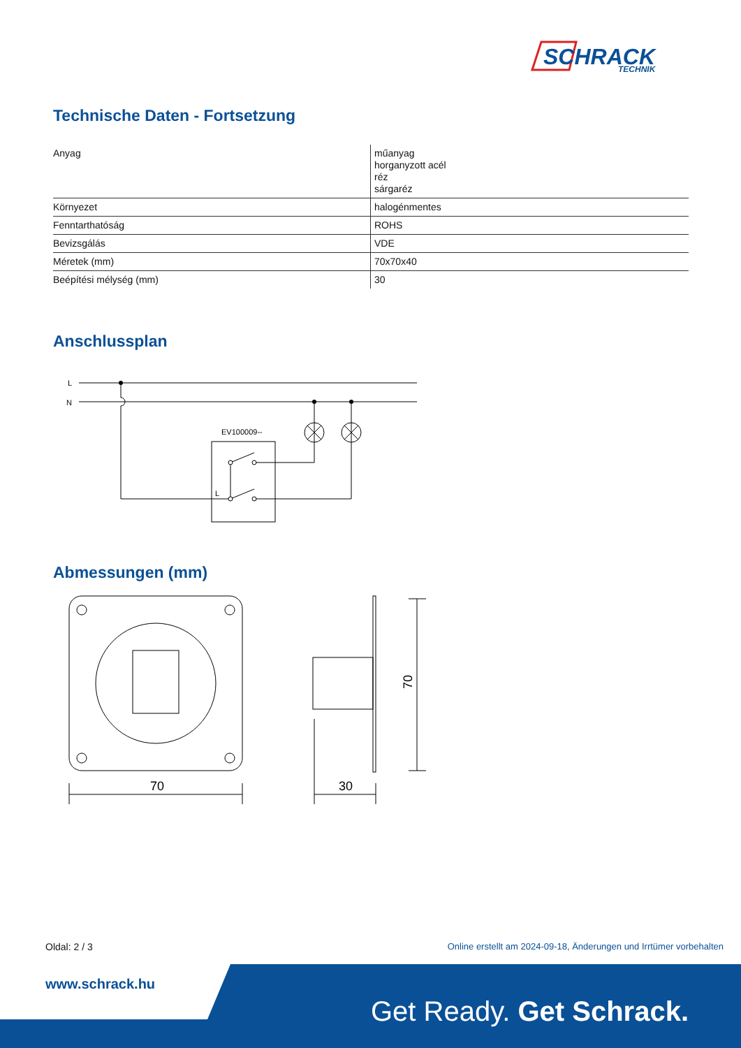SCHRACK
TECHNIK
Technische Daten - Fortsetzung
| Anyag | műanyag horganyzott acél réz sárgaréz |
| Környezet | halogénmentes |
| Fenntarthatóság | ROHS |
| Bevizsgálás | VDE |
| Méretek (mm) | 70x70x40 |
| Beépítési mélység (mm) | 30 |
Anschlussplan
L
N
EV100009--
L
Abmessungen (mm)
70
30
70
Oldal: 2 / 3 Online erstellt am 2024-09-18, Änderungen und Irrtümer vorbehalten
www.schrack.hu
Get Ready. Get Schrack.